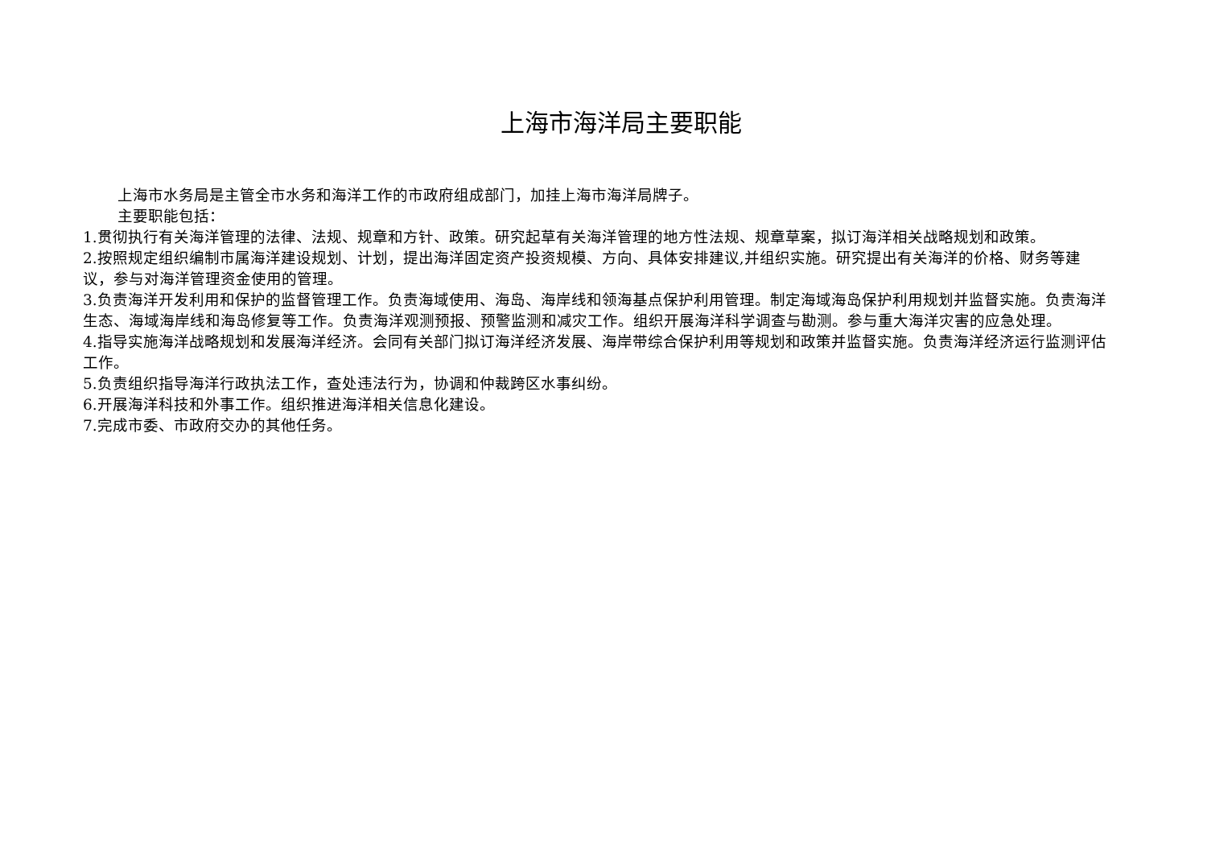上海市海洋局主要职能
上海市水务局是主管全市水务和海洋工作的市政府组成部门，加挂上海市海洋局牌子。
主要职能包括：
1.贯彻执行有关海洋管理的法律、法规、规章和方针、政策。研究起草有关海洋管理的地方性法规、规章草案，拟订海洋相关战略规划和政策。
2.按照规定组织编制市属海洋建设规划、计划，提出海洋固定资产投资规模、方向、具体安排建议,并组织实施。研究提出有关海洋的价格、财务等建议，参与对海洋管理资金使用的管理。
3.负责海洋开发利用和保护的监督管理工作。负责海域使用、海岛、海岸线和领海基点保护利用管理。制定海域海岛保护利用规划并监督实施。负责海洋生态、海域海岸线和海岛修复等工作。负责海洋观测预报、预警监测和减灾工作。组织开展海洋科学调查与勘测。参与重大海洋灾害的应急处理。
4.指导实施海洋战略规划和发展海洋经济。会同有关部门拟订海洋经济发展、海岸带综合保护利用等规划和政策并监督实施。负责海洋经济运行监测评估工作。
5.负责组织指导海洋行政执法工作，查处违法行为，协调和仲裁跨区水事纠纷。
6.开展海洋科技和外事工作。组织推进海洋相关信息化建设。
7.完成市委、市政府交办的其他任务。